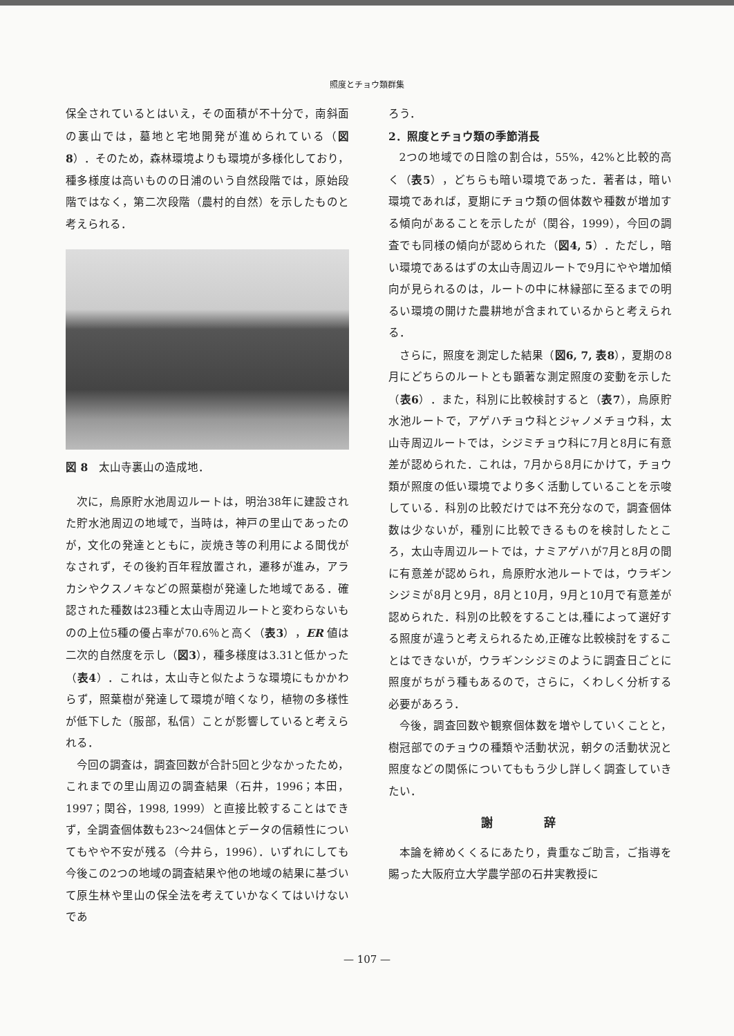照度とチョウ類群集
保全されているとはいえ，その面積が不十分で，南斜面の裏山では，墓地と宅地開発が進められている（図8）．そのため，森林環境よりも環境が多様化しており，種多様度は高いものの日浦のいう自然段階では，原始段階ではなく，第二次段階（農村的自然）を示したものと考えられる．
図 8　太山寺裏山の造成地．
次に，烏原貯水池周辺ルートは，明治38年に建設された貯水池周辺の地域で，当時は，神戸の里山であったのが，文化の発達とともに，炭焼き等の利用による間伐がなされず，その後約百年程放置され，遷移が進み，アラカシやクスノキなどの照葉樹が発達した地域である．確認された種数は23種と太山寺周辺ルートと変わらないものの上位5種の優占率が70.6％と高く（表3），ER 値は二次的自然度を示し（図3），種多様度は3.31と低かった（表4）．これは，太山寺と似たような環境にもかかわらず，照葉樹が発達して環境が暗くなり，植物の多様性が低下した（服部，私信）ことが影響していると考えられる．
今回の調査は，調査回数が合計5回と少なかったため，これまでの里山周辺の調査結果（石井，1996；本田，1997；関谷，1998, 1999）と直接比較することはできず，全調査個体数も23〜24個体とデータの信頼性についてもやや不安が残る（今井ら，1996）．いずれにしても今後この2つの地域の調査結果や他の地域の結果に基づいて原生林や里山の保全法を考えていかなくてはいけないであ
ろう．
2．照度とチョウ類の季節消長
2つの地域での日陰の割合は，55%，42%と比較的高く（表5），どちらも暗い環境であった．著者は，暗い環境であれば，夏期にチョウ類の個体数や種数が増加する傾向があることを示したが（関谷，1999），今回の調査でも同様の傾向が認められた（図4, 5）．ただし，暗い環境であるはずの太山寺周辺ルートで9月にやや増加傾向が見られるのは，ルートの中に林縁部に至るまでの明るい環境の開けた農耕地が含まれているからと考えられる．
さらに，照度を測定した結果（図6, 7, 表8），夏期の8月にどちらのルートとも顕著な測定照度の変動を示した（表6）．また，科別に比較検討すると（表7），烏原貯水池ルートで，アゲハチョウ科とジャノメチョウ科，太山寺周辺ルートでは，シジミチョウ科に7月と8月に有意差が認められた．これは，7月から8月にかけて，チョウ類が照度の低い環境でより多く活動していることを示唆している．科別の比較だけでは不充分なので，調査個体数は少ないが，種別に比較できるものを検討したところ，太山寺周辺ルートでは，ナミアゲハが7月と8月の間に有意差が認められ，烏原貯水池ルートでは，ウラギンシジミが8月と9月，8月と10月，9月と10月で有意差が認められた．科別の比較をすることは,種によって選好する照度が違うと考えられるため,正確な比較検討をすることはできないが，ウラギンシジミのように調査日ごとに照度がちがう種もあるので，さらに，くわしく分析する必要があろう．
今後，調査回数や観察個体数を増やしていくことと，樹冠部でのチョウの種類や活動状況，朝夕の活動状況と照度などの関係についてももう少し詳しく調査していきたい．
謝 辞
本論を締めくくるにあたり，貴重なご助言，ご指導を賜った大阪府立大学農学部の石井実教授に
— 107 —